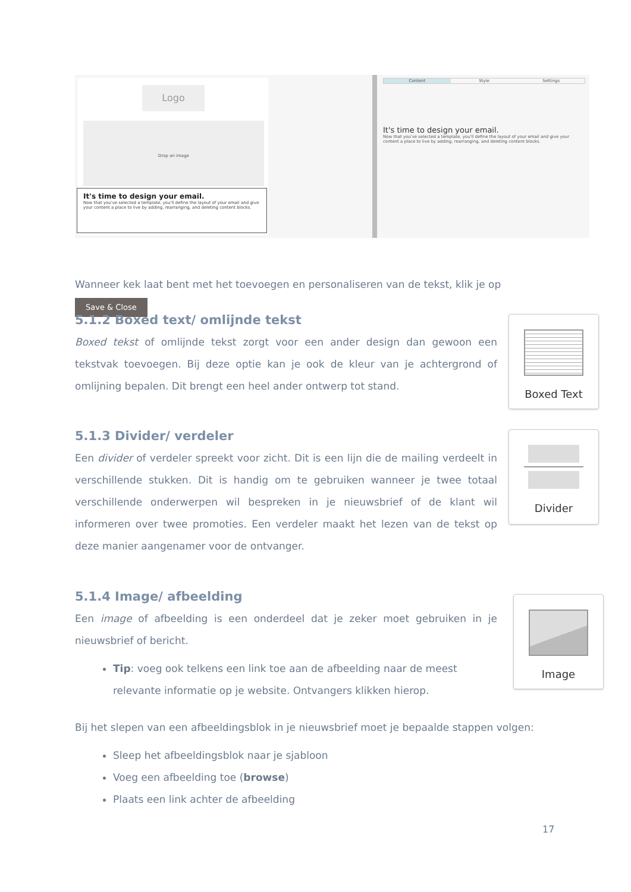Logo
Drop an image
It's time to design your email.
Now that you've selected a template, you'll define the layout of your email and give your content a place to live by adding, rearranging, and deleting content blocks.
Content Style Settings
It's time to design your email.
Now that you've selected a template, you'll define the layout of your email and give your content a place to live by adding, rearranging, and deleting content blocks.
Wanneer kek laat bent met het toevoegen en personaliseren van de tekst, klik je op Save & Close
5.1.2 Boxed text/ omlijnde tekst
Boxed tekst of omlijnde tekst zorgt voor een ander design dan gewoon een tekstvak toevoegen. Bij deze optie kan je ook de kleur van je achtergrond of omlijning bepalen. Dit brengt een heel ander ontwerp tot stand.
Boxed Text
5.1.3 Divider/ verdeler
Een divider of verdeler spreekt voor zicht. Dit is een lijn die de mailing verdeelt in verschillende stukken. Dit is handig om te gebruiken wanneer je twee totaal verschillende onderwerpen wil bespreken in je nieuwsbrief of de klant wil informeren over twee promoties. Een verdeler maakt het lezen van de tekst op deze manier aangenamer voor de ontvanger.
Divider
5.1.4 Image/ afbeelding
Een image of afbeelding is een onderdeel dat je zeker moet gebruiken in je nieuwsbrief of bericht.
Tip: voeg ook telkens een link toe aan de afbeelding naar de meest relevante informatie op je website. Ontvangers klikken hierop.
Image
Bij het slepen van een afbeeldingsblok in je nieuwsbrief moet je bepaalde stappen volgen:
Sleep het afbeeldingsblok naar je sjabloon
Voeg een afbeelding toe (browse)
Plaats een link achter de afbeelding
17